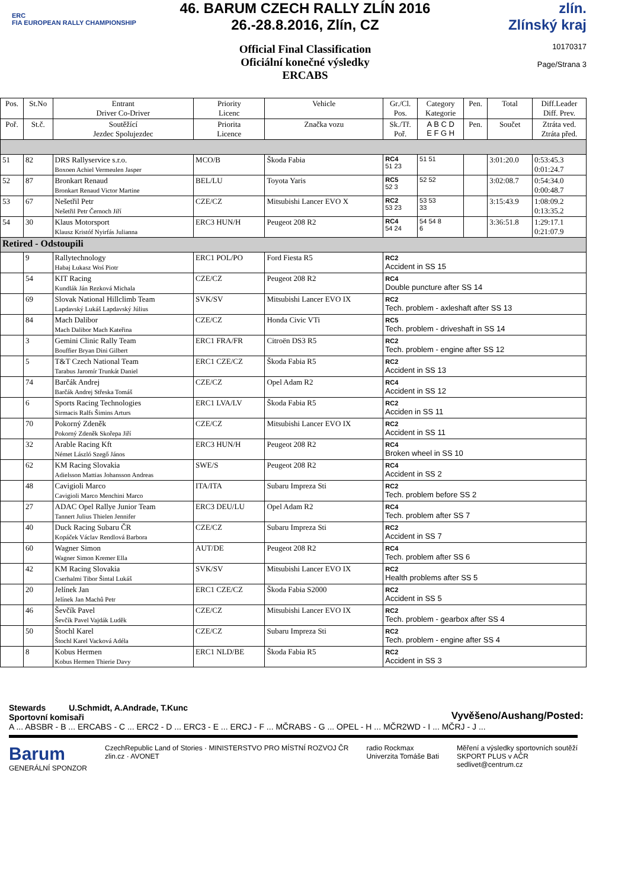ERC
FIA EUROPEAN RALLY CHAMPIONSHIP
46. BARUM CZECH RALLY ZLÍN 2016
26.-28.8.2016, Zlín, CZ
Official Final Classification
Oficiální konečné výsledky
ERCABS
zlín.
Zlínský kraj
10170317
Page/Strana 3
| Pos. | St.No | Entrant Driver Co-Driver | Priority Licenc | Vehicle | Gr./Cl. Pos. | Category Kategorie | Pen. | Total | Diff.Leader Diff. Prev. |
| --- | --- | --- | --- | --- | --- | --- | --- | --- | --- |
| Poř. | St.č. | Soutěžící Jezdec Spolujezdec | Priorita Licence | Značka vozu | Sk./Tř. Poř. | A B C D E F G H | Pen. | Součet | Ztráta ved. Ztráta před. |
| 51 | 82 | DRS Rallyservice s.r.o. Boxoen Achiel Vermeulen Jasper | MCO/B | Škoda Fabia | RC4 51 23 | 51 51 | | 3:01:20.0 | 0:53:45.3 0:01:24.7 |
| 52 | 87 | Bronkart Renaud Bronkart Renaud Victor Martine | BEL/LU | Toyota Yaris | RC5 52 3 | 52 52 | | 3:02:08.7 | 0:54:34.0 0:00:48.7 |
| 53 | 67 | Nešetřil Petr Nešetřil Petr Černoch Jiří | CZE/CZ | Mitsubishi Lancer EVO X | RC2 53 23 | 53 53 33 | | 3:15:43.9 | 1:08:09.2 0:13:35.2 |
| 54 | 30 | Klaus Motorsport Klausz Kristóf Nyirfás Julianna | ERC3 HUN/H | Peugeot 208 R2 | RC4 54 24 | 54 54 8 6 | | 3:36:51.8 | 1:29:17.1 0:21:07.9 |
| Retired - Odstoupili | | | | | | | | | |
| | 9 | Rallytechnology Habaj Łukasz Woś Piotr | ERC1 POL/PO | Ford Fiesta R5 | RC2 Accident in SS 15 | | | | |
| | 54 | KIT Racing Kundlák Ján Rezková Michala | CZE/CZ | Peugeot 208 R2 | RC4 Double puncture after SS 14 | | | | |
| | 69 | Slovak National Hillclimb Team Lapdavský Lukáš Lapdavský Július | SVK/SV | Mitsubishi Lancer EVO IX | RC2 Tech. problem - axleshaft after SS 13 | | | | |
| | 84 | Mach Dalibor Mach Dalibor Mach Kateřina | CZE/CZ | Honda Civic VTi | RC5 Tech. problem - driveshaft in SS 14 | | | | |
| | 3 | Gemini Clinic Rally Team Bouffier Bryan Dini Gilbert | ERC1 FRA/FR | Citroën DS3 R5 | RC2 Tech. problem - engine after SS 12 | | | | |
| | 5 | T&T Czech National Team Tarabus Jaromír Trunkát Daniel | ERC1 CZE/CZ | Škoda Fabia R5 | RC2 Accident in SS 13 | | | | |
| | 74 | Barčák Andrej Barčák Andrej Střeska Tomáš | CZE/CZ | Opel Adam R2 | RC4 Accident in SS 12 | | | | |
| | 6 | Sports Racing Technologies Sirmacis Ralfs Šimins Arturs | ERC1 LVA/LV | Škoda Fabia R5 | RC2 Accіden in SS 11 | | | | |
| | 70 | Pokorný Zdeněk Pokorný Zdeněk Skořepa Jiří | CZE/CZ | Mitsubishi Lancer EVO IX | RC2 Accident in SS 11 | | | | |
| | 32 | Arable Racing Kft Német László Szegő János | ERC3 HUN/H | Peugeot 208 R2 | RC4 Broken wheel in SS 10 | | | | |
| | 62 | KM Racing Slovakia Adielsson Mattias Johansson Andreas | SWE/S | Peugeot 208 R2 | RC4 Accident in SS 2 | | | | |
| | 48 | Cavigioli Marco Cavigioli Marco Menchini Marco | ITA/ITA | Subaru Impreza Sti | RC2 Tech. problem before SS 2 | | | | |
| | 27 | ADAC Opel Rallye Junior Team Tannert Julius Thielen Jennifer | ERC3 DEU/LU | Opel Adam R2 | RC4 Tech. problem after SS 7 | | | | |
| | 40 | Duck Racing Subaru ČR Kopáček Václav Rendlová Barbora | CZE/CZ | Subaru Impreza Sti | RC2 Accident in SS 7 | | | | |
| | 60 | Wagner Simon Wagner Simon Kremer Ella | AUT/DE | Peugeot 208 R2 | RC4 Tech. problem after SS 6 | | | | |
| | 42 | KM Racing Slovakia Cserhalmi Tibor Šintal Lukáš | SVK/SV | Mitsubishi Lancer EVO IX | RC2 Health problems after SS 5 | | | | |
| | 20 | Jelínek Jan Jelínek Jan Machů Petr | ERC1 CZE/CZ | Škoda Fabia S2000 | RC2 Accident in SS 5 | | | | |
| | 46 | Ševčík Pavel Ševčík Pavel Vajdák Luděk | CZE/CZ | Mitsubishi Lancer EVO IX | RC2 Tech. problem - gearbox after SS 4 | | | | |
| | 50 | Štochl Karel Štochl Karel Vacková Adéla | CZE/CZ | Subaru Impreza Sti | RC2 Tech. problem - engine after SS 4 | | | | |
| | 8 | Kobus Hermen Kobus Hermen Thierie Davy | ERC1 NLD/BE | Škoda Fabia R5 | RC2 Accident in SS 3 | | | | |
Stewards U.Schmidt, A.Andrade, T.Kunc
Sportovní komisaři
Vyvěšeno/Aushang/Posted:
A ... ABSBR - B ... ERCABS - C ... ERC2 - D ... ERC3 - E ... ERCJ - F ... MČRABS - G ... OPEL - H ... MČR2WD - I ... MČRJ - J ...
Barum
GENERÁLNÍ SPONZOR
CzechRepublic Land of Stories · MINISTERSTVO PRO MÍSTNÍ ROZVOJ ČR
zlin.cz · AVONET
radio Rockmax
Univerzita Tomáše Bati
Měření a výsledky sportovních soutěží
SKPORT PLUS v AČR
sedlivet@centrum.cz